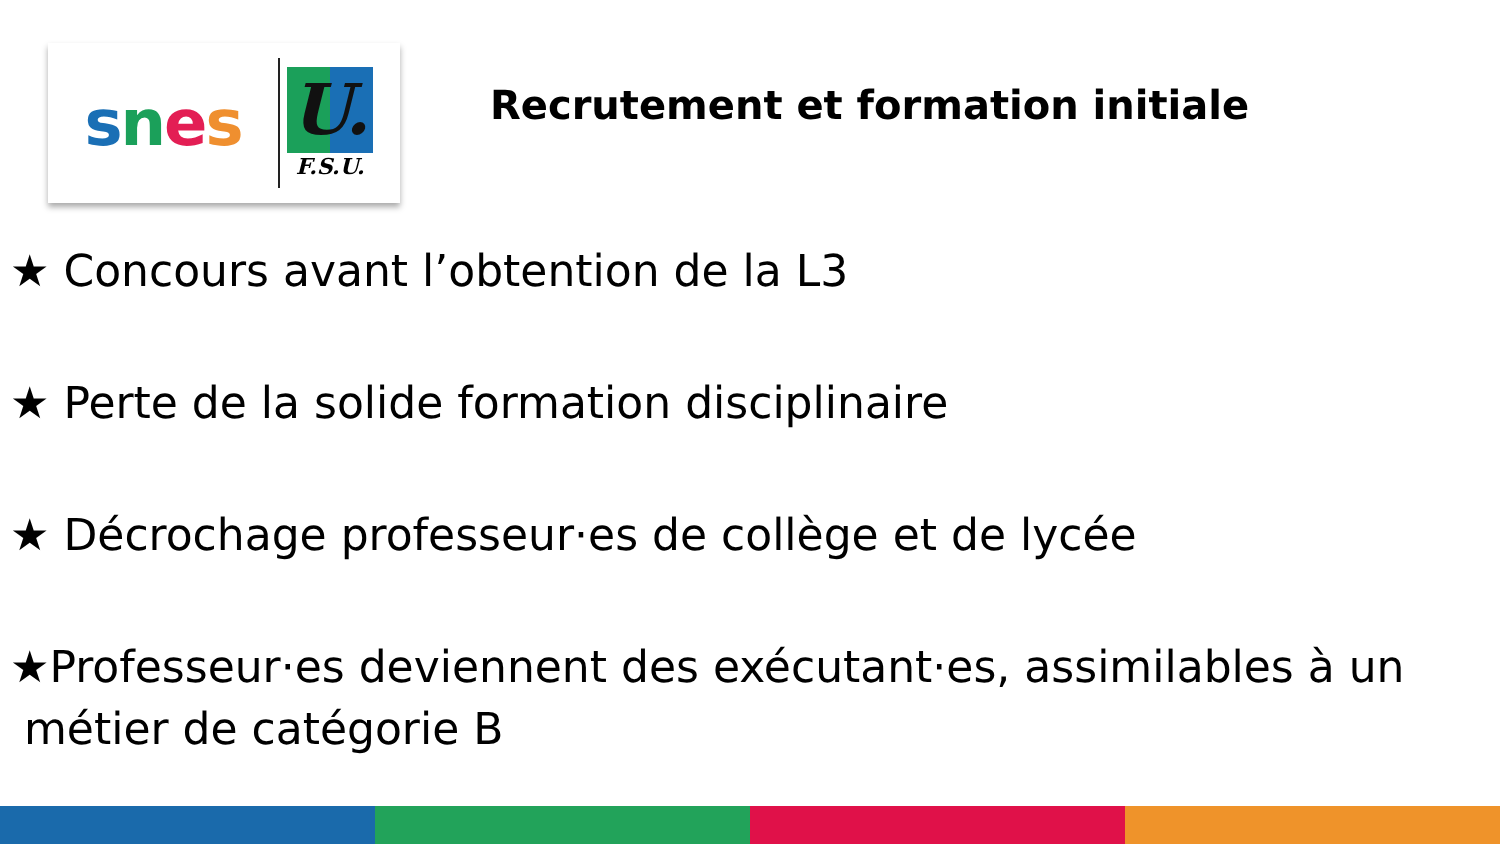snes
U.
F.S.U.
Recrutement et formation initiale
★ Concours avant l’obtention de la L3
★ Perte de la solide formation disciplinaire
★ Décrochage professeur·es de collège et de lycée
★Professeur·es deviennent des exécutant·es, assimilables à un
métier de catégorie B